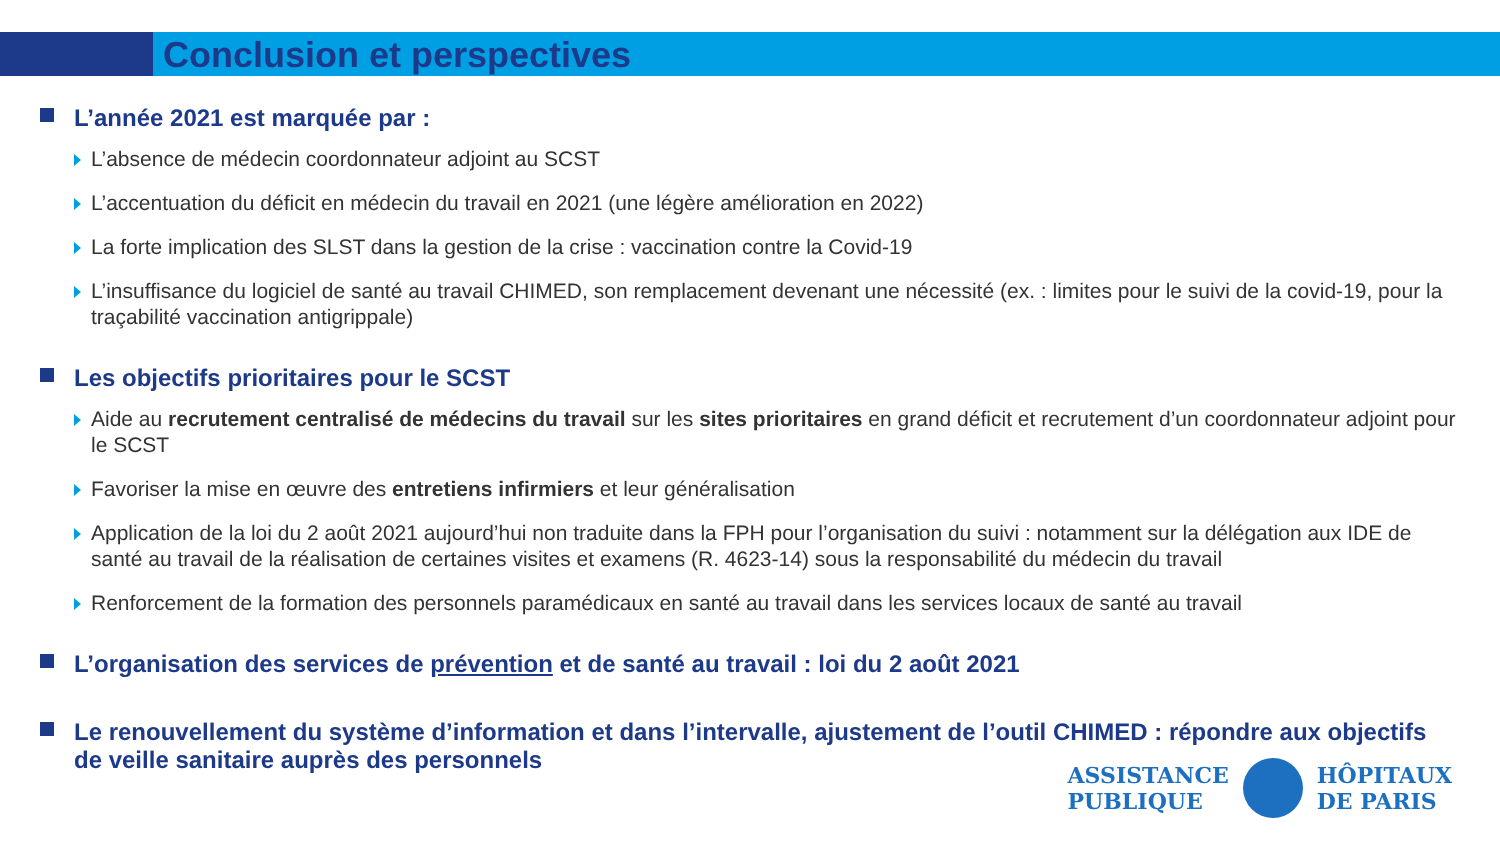Conclusion et perspectives
L’année 2021 est marquée par :
L’absence de médecin coordonnateur adjoint au SCST
L’accentuation du déficit en médecin du travail en 2021 (une légère amélioration en 2022)
La forte implication des SLST dans la gestion de la crise : vaccination contre la Covid-19
L’insuffisance du logiciel de santé au travail CHIMED, son remplacement devenant une nécessité (ex. : limites pour le suivi de la covid-19, pour la traçabilité vaccination antigrippale)
Les objectifs prioritaires pour le SCST
Aide au recrutement centralisé de médecins du travail sur les sites prioritaires en grand déficit et recrutement d’un coordonnateur adjoint pour le SCST
Favoriser la mise en œuvre des entretiens infirmiers et leur généralisation
Application de la loi du 2 août 2021 aujourd’hui non traduite dans la FPH pour l’organisation du suivi : notamment sur la délégation aux IDE de santé au travail de la réalisation de certaines visites et examens (R. 4623-14) sous la responsabilité du médecin du travail
Renforcement de la formation des personnels paramédicaux en santé au travail dans les services locaux de santé au travail
L’organisation des services de prévention et de santé au travail : loi du 2 août 2021
Le renouvellement du système d’information et dans l’intervalle, ajustement de l’outil CHIMED : répondre aux objectifs de veille sanitaire auprès des personnels
ASSISTANCE
PUBLIQUE
HÔPITAUX
DE PARIS